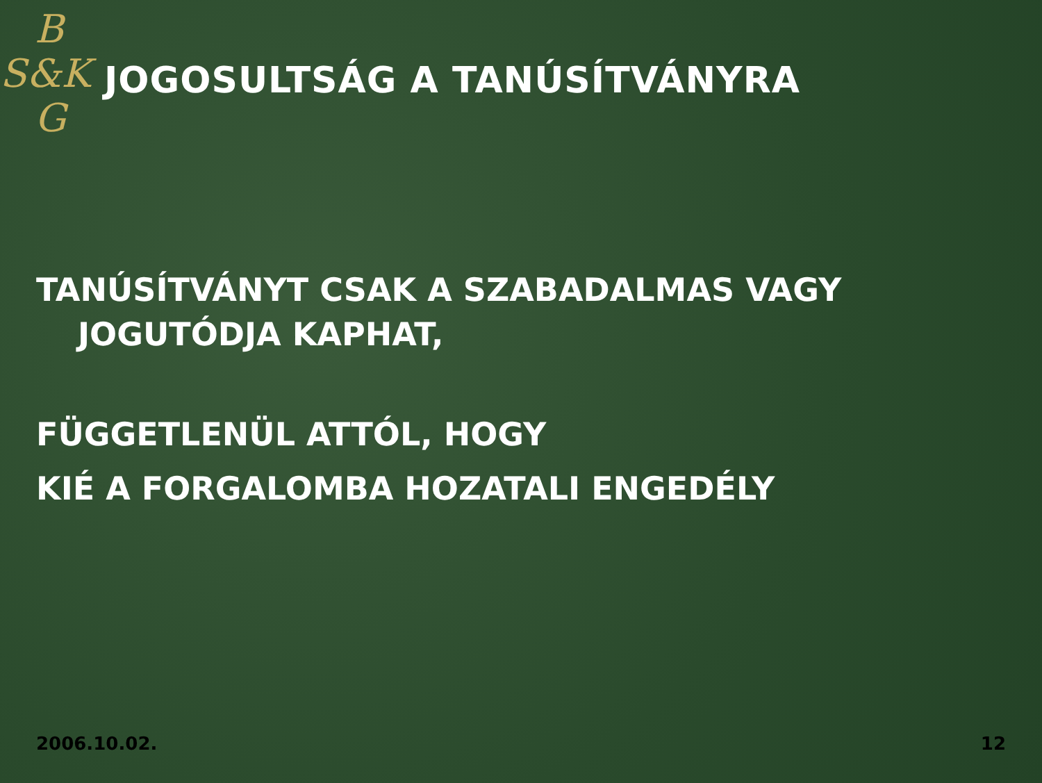B
S&K
G
JOGOSULTSÁG A TANÚSÍTVÁNYRA
TANÚSÍTVÁNYT CSAK A SZABADALMAS VAGY
JOGUTÓDJA KAPHAT,
FÜGGETLENÜL ATTÓL, HOGY
KIÉ A FORGALOMBA HOZATALI ENGEDÉLY
2006.10.02. 12